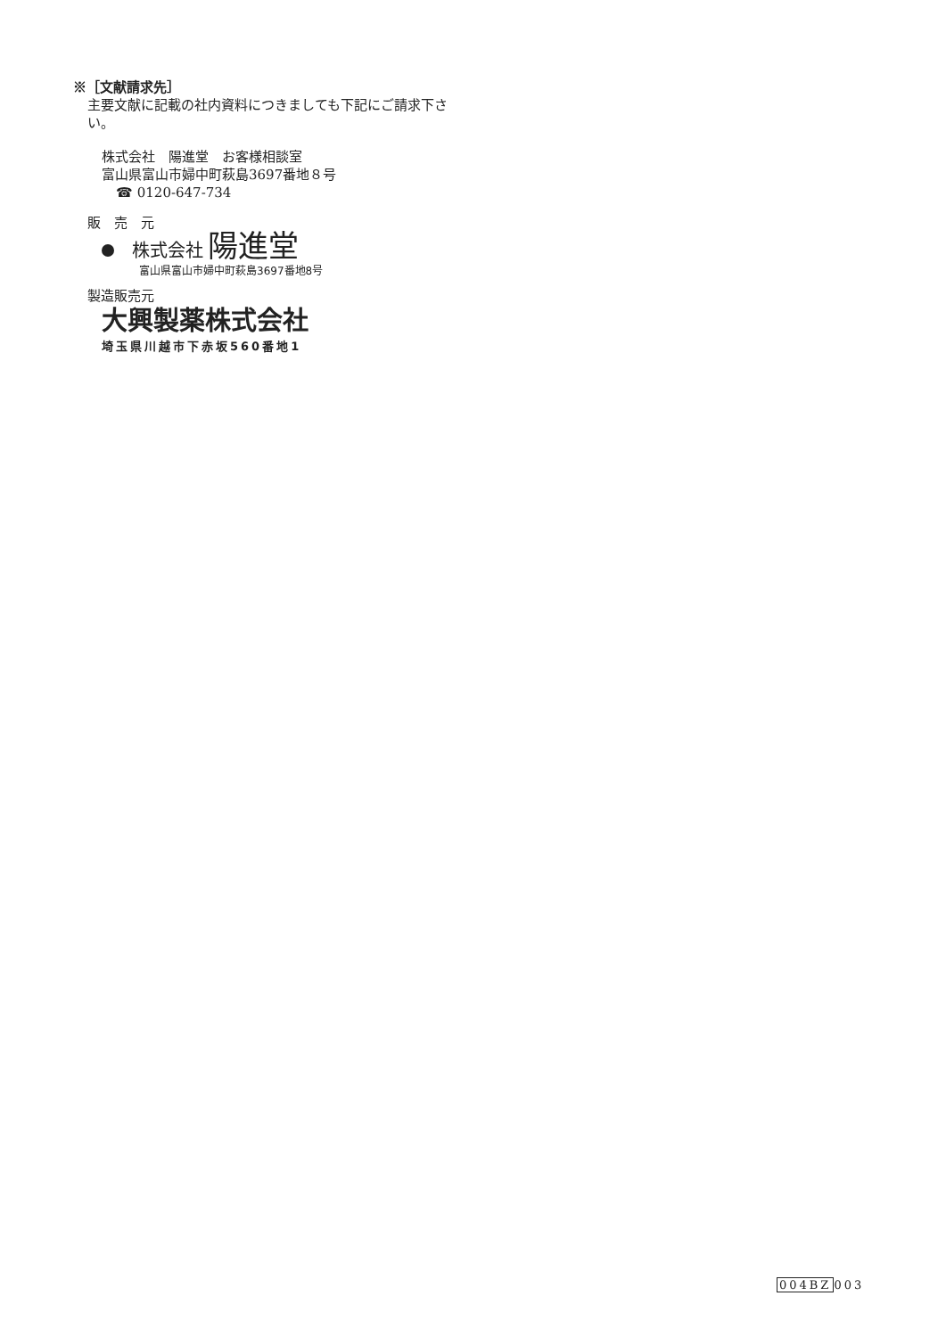※［文献請求先］
主要文献に記載の社内資料につきましても下記にご請求下さい。
株式会社　陽進堂　お客様相談室
富山県富山市婦中町萩島3697番地８号
☎ 0120-647-734
販　売　元
株式会社 陽進堂
富山県富山市婦中町萩島3697番地8号
製造販売元
大興製薬株式会社
埼玉県川越市下赤坂560番地1
004BZ003